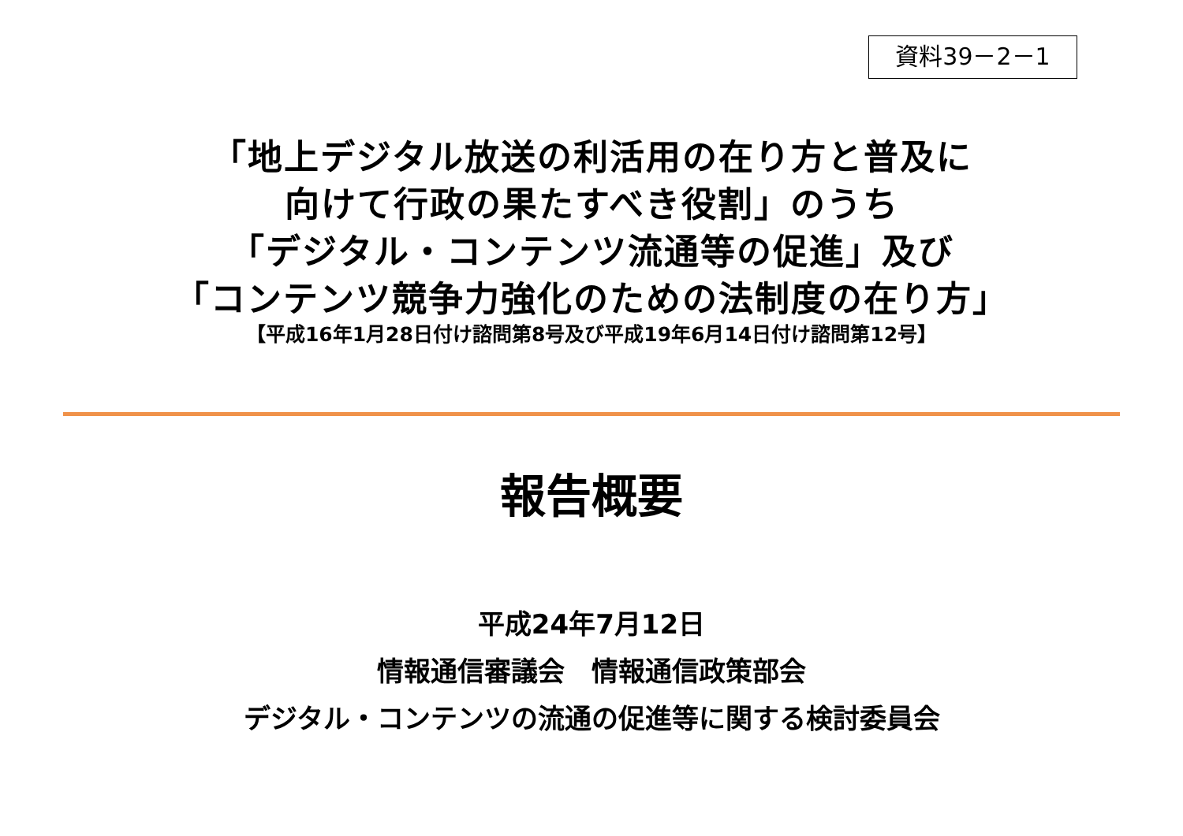資料39－2－1
「地上デジタル放送の利活用の在り方と普及に
向けて行政の果たすべき役割」のうち
「デジタル・コンテンツ流通等の促進」及び
「コンテンツ競争力強化のための法制度の在り方」
【平成16年1月28日付け諮問第8号及び平成19年6月14日付け諮問第12号】
報告概要
平成24年7月12日
情報通信審議会　情報通信政策部会
デジタル・コンテンツの流通の促進等に関する検討委員会